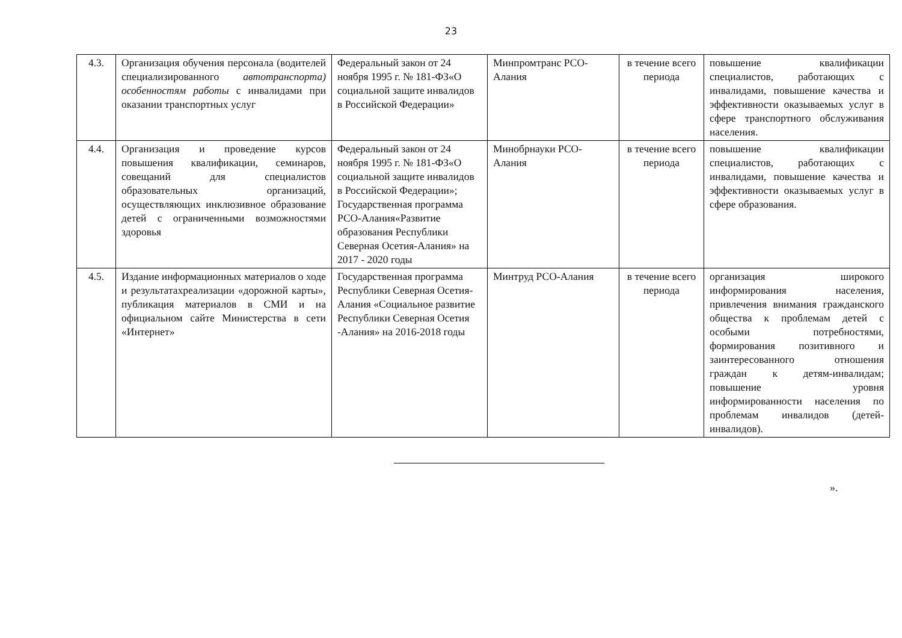23
| 4.3. | Организация обучения персонала (водителей специализированного автотранспорта) особенностям работы с инвалидами при оказании транспортных услуг | Федеральный закон от 24 ноября 1995 г. № 181-ФЗ«О социальной защите инвалидов в Российской Федерации» | Минпромтранс РСО-Алания | в течение всего периода | повышение квалификации специалистов, работающих с инвалидами, повышение качества и эффективности оказываемых услуг в сфере транспортного обслуживания населения. |
| 4.4. | Организация и проведение курсов повышения квалификации, семинаров, совещаний для специалистов образовательных организаций, осуществляющих инклюзивное образование детей с ограниченными возможностями здоровья | Федеральный закон от 24 ноября 1995 г. № 181-ФЗ«О социальной защите инвалидов в Российской Федерации»; Государственная программа РСО-Алания«Развитие образования Республики Северная Осетия-Алания» на 2017 - 2020 годы | Минобрнауки РСО-Алания | в течение всего периода | повышение квалификации специалистов, работающих с инвалидами, повышение качества и эффективности оказываемых услуг в сфере образования. |
| 4.5. | Издание информационных материалов о ходе и результатахреализации «дорожной карты», публикация материалов в СМИ и на официальном сайте Министерства в сети «Интернет» | Государственная программа Республики Северная Осетия-Алания «Социальное развитие Республики Северная Осетия -Алания» на 2016-2018 годы | Минтруд РСО-Алания | в течение всего периода | организация широкого информирования населения, привлечения внимания гражданского общества к проблемам детей с особыми потребностями, формирования позитивного и заинтересованного отношения граждан к детям-инвалидам; повышение уровня информированности населения по проблемам инвалидов (детей-инвалидов). |
».